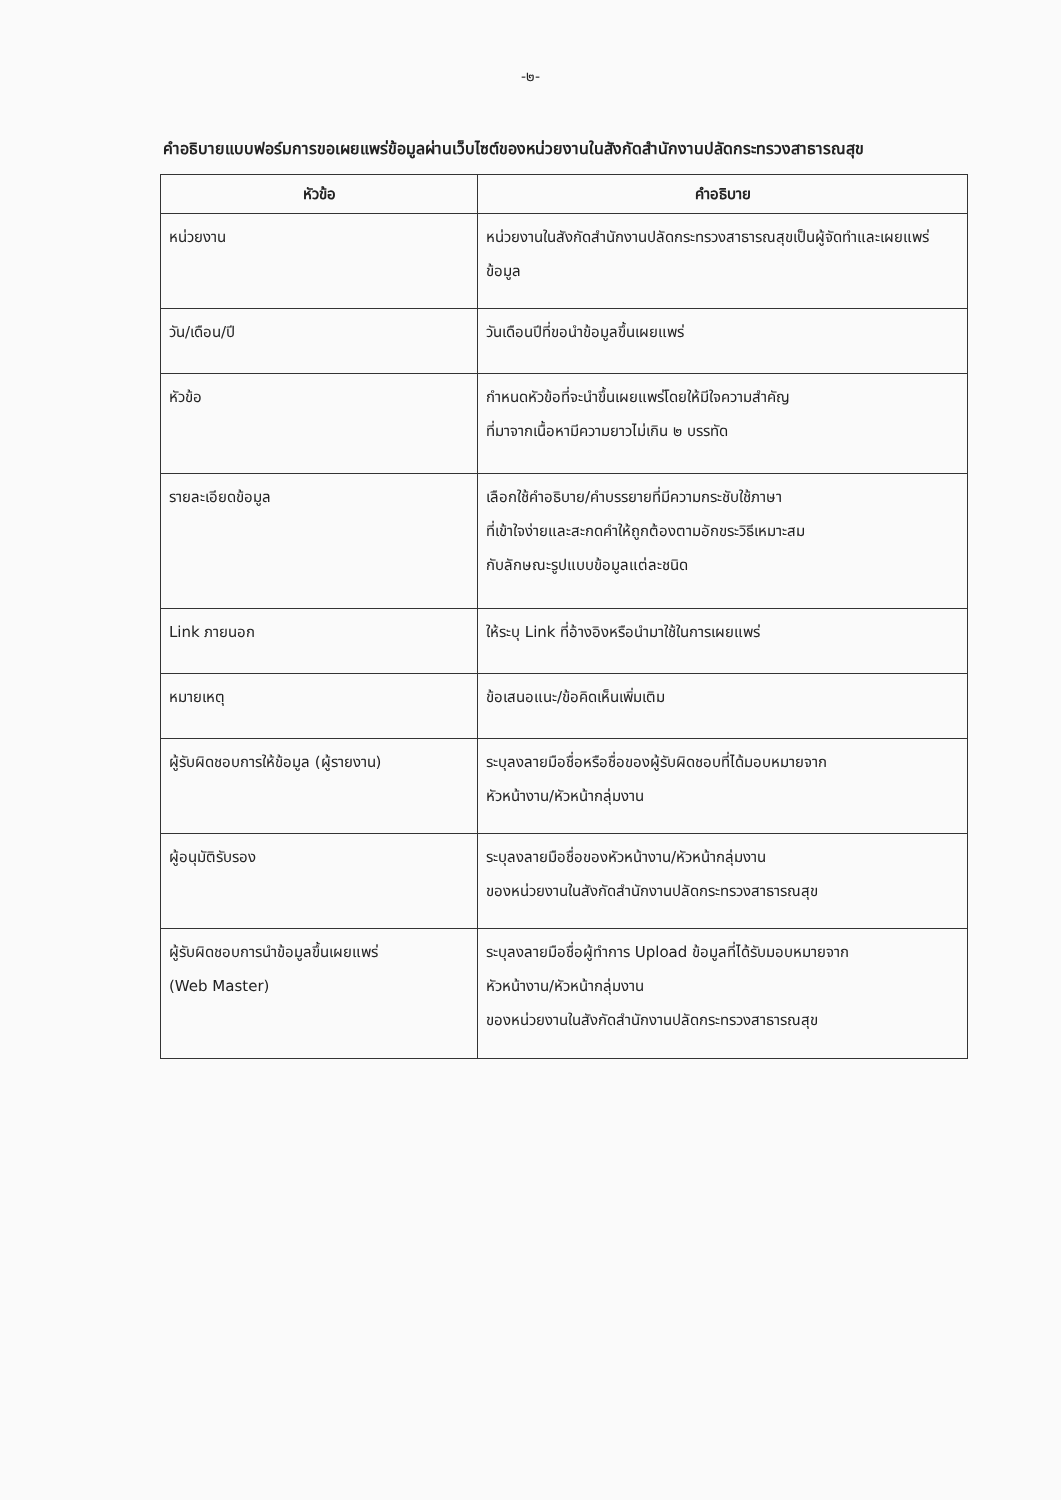-๒-
คำอธิบายแบบฟอร์มการขอเผยแพร่ข้อมูลผ่านเว็บไซต์ของหน่วยงานในสังกัดสำนักงานปลัดกระทรวงสาธารณสุข
| หัวข้อ | คำอธิบาย |
| --- | --- |
| หน่วยงาน | หน่วยงานในสังกัดสำนักงานปลัดกระทรวงสาธารณสุขเป็นผู้จัดทำและเผยแพร่ข้อมูล |
| วัน/เดือน/ปี | วันเดือนปีที่ขอนำข้อมูลขึ้นเผยแพร่ |
| หัวข้อ | กำหนดหัวข้อที่จะนำขึ้นเผยแพร่โดยให้มีใจความสำคัญ ที่มาจากเนื้อหามีความยาวไม่เกิน ๒ บรรทัด |
| รายละเอียดข้อมูล | เลือกใช้คำอธิบาย/คำบรรยายที่มีความกระชับใช้ภาษา ที่เข้าใจง่ายและสะกดคำให้ถูกต้องตามอักขระวิธีเหมาะสม กับลักษณะรูปแบบข้อมูลแต่ละชนิด |
| Link ภายนอก | ให้ระบุ Link ที่อ้างอิงหรือนำมาใช้ในการเผยแพร่ |
| หมายเหตุ | ข้อเสนอแนะ/ข้อคิดเห็นเพิ่มเติม |
| ผู้รับผิดชอบการให้ข้อมูล (ผู้รายงาน) | ระบุลงลายมือชื่อหรือชื่อของผู้รับผิดชอบที่ได้มอบหมายจาก หัวหน้างาน/หัวหน้ากลุ่มงาน |
| ผู้อนุมัติรับรอง | ระบุลงลายมือชื่อของหัวหน้างาน/หัวหน้ากลุ่มงาน ของหน่วยงานในสังกัดสำนักงานปลัดกระทรวงสาธารณสุข |
| ผู้รับผิดชอบการนำข้อมูลขึ้นเผยแพร่ (Web Master) | ระบุลงลายมือชื่อผู้ทำการ Upload ข้อมูลที่ได้รับมอบหมายจาก หัวหน้างาน/หัวหน้ากลุ่มงาน ของหน่วยงานในสังกัดสำนักงานปลัดกระทรวงสาธารณสุข |